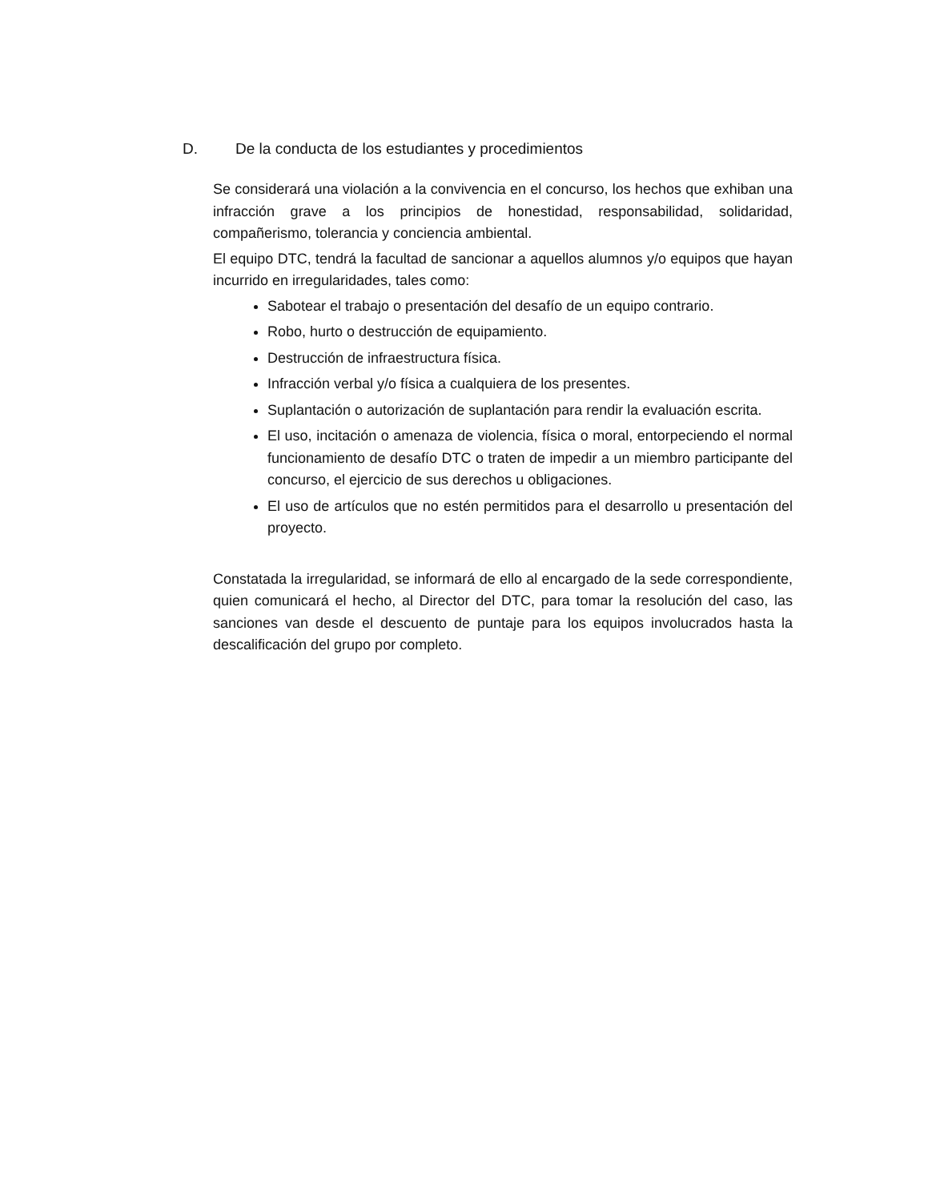D. De la conducta de los estudiantes y procedimientos
Se considerará una violación a la convivencia en el concurso, los hechos que exhiban una infracción grave a los principios de honestidad, responsabilidad, solidaridad, compañerismo, tolerancia y conciencia ambiental.
El equipo DTC, tendrá la facultad de sancionar a aquellos alumnos y/o equipos que hayan incurrido en irregularidades, tales como:
Sabotear el trabajo o presentación del desafío de un equipo contrario.
Robo, hurto o destrucción de equipamiento.
Destrucción de infraestructura física.
Infracción verbal y/o física a cualquiera de los presentes.
Suplantación o autorización de suplantación para rendir la evaluación escrita.
El uso, incitación o amenaza de violencia, física o moral, entorpeciendo el normal funcionamiento de desafío DTC o traten de impedir a un miembro participante del concurso, el ejercicio de sus derechos u obligaciones.
El uso de artículos que no estén permitidos para el desarrollo u presentación del proyecto.
Constatada la irregularidad, se informará de ello al encargado de la sede correspondiente, quien comunicará el hecho, al Director del DTC, para tomar la resolución del caso, las sanciones van desde el descuento de puntaje para los equipos involucrados hasta la descalificación del grupo por completo.